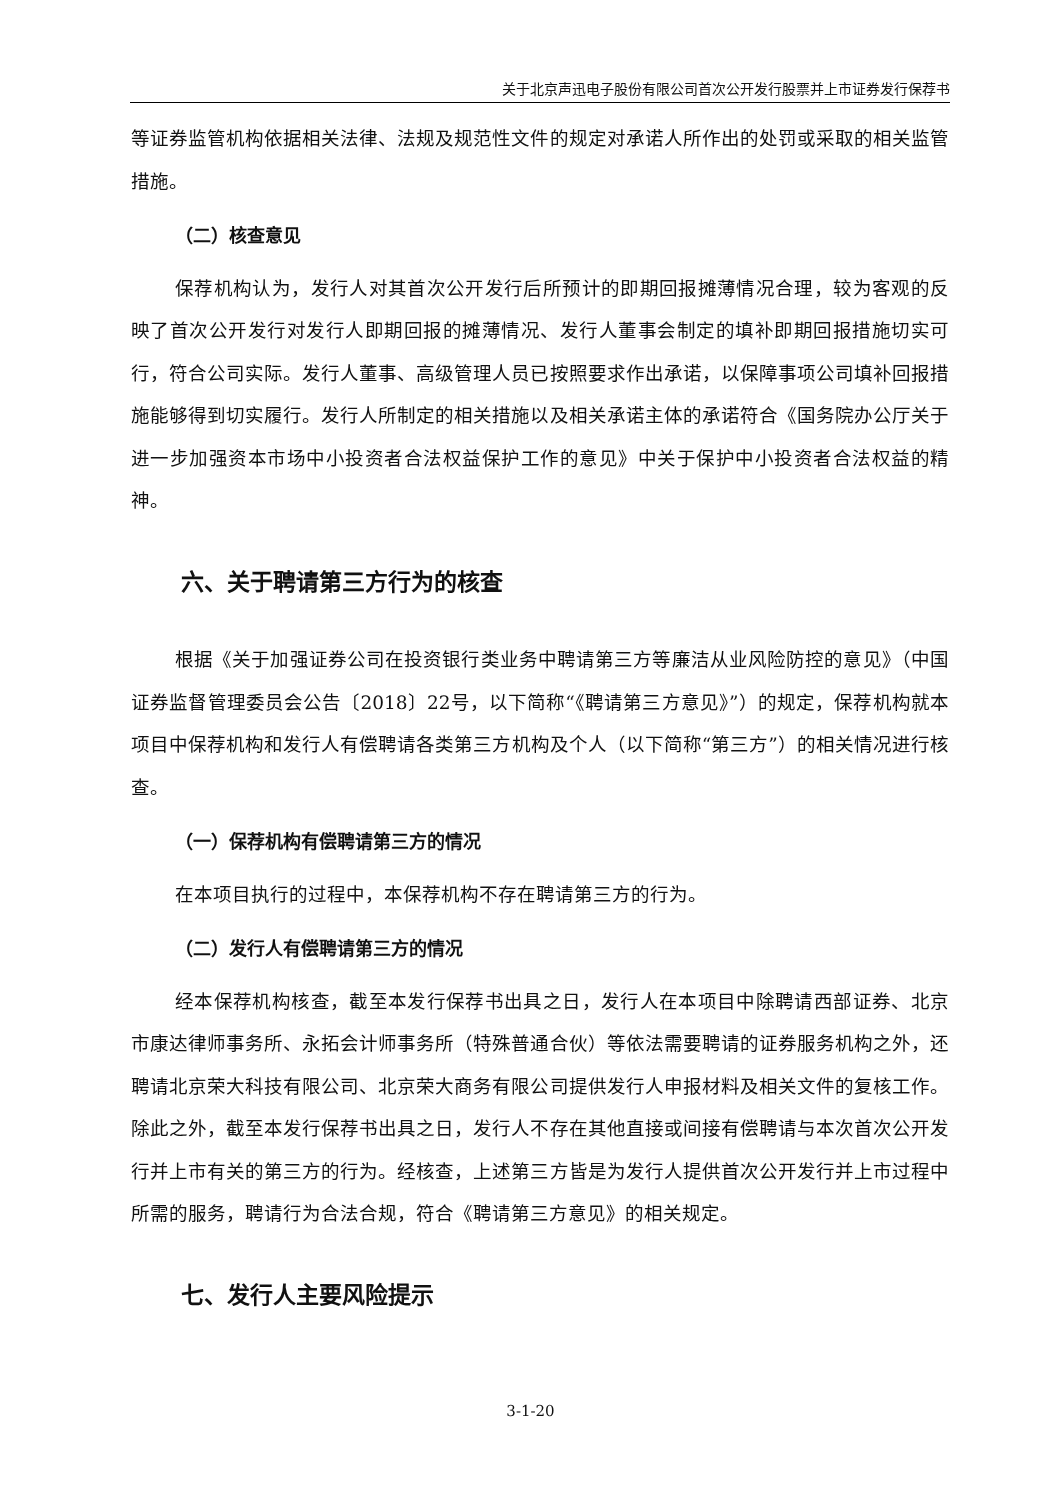关于北京声迅电子股份有限公司首次公开发行股票并上市证券发行保荐书
等证券监管机构依据相关法律、法规及规范性文件的规定对承诺人所作出的处罚或采取的相关监管措施。
（二）核查意见
保荐机构认为，发行人对其首次公开发行后所预计的即期回报摊薄情况合理，较为客观的反映了首次公开发行对发行人即期回报的摊薄情况、发行人董事会制定的填补即期回报措施切实可行，符合公司实际。发行人董事、高级管理人员已按照要求作出承诺，以保障事项公司填补回报措施能够得到切实履行。发行人所制定的相关措施以及相关承诺主体的承诺符合《国务院办公厅关于进一步加强资本市场中小投资者合法权益保护工作的意见》中关于保护中小投资者合法权益的精神。
六、关于聘请第三方行为的核查
根据《关于加强证券公司在投资银行类业务中聘请第三方等廉洁从业风险防控的意见》（中国证券监督管理委员会公告〔2018〕22号，以下简称“《聘请第三方意见》”）的规定，保荐机构就本项目中保荐机构和发行人有偿聘请各类第三方机构及个人（以下简称“第三方”）的相关情况进行核查。
（一）保荐机构有偿聘请第三方的情况
在本项目执行的过程中，本保荐机构不存在聘请第三方的行为。
（二）发行人有偿聘请第三方的情况
经本保荐机构核查，截至本发行保荐书出具之日，发行人在本项目中除聘请西部证券、北京市康达律师事务所、永拓会计师事务所（特殊普通合伙）等依法需要聘请的证券服务机构之外，还聘请北京荣大科技有限公司、北京荣大商务有限公司提供发行人申报材料及相关文件的复核工作。除此之外，截至本发行保荐书出具之日，发行人不存在其他直接或间接有偿聘请与本次首次公开发行并上市有关的第三方的行为。经核查，上述第三方皆是为发行人提供首次公开发行并上市过程中所需的服务，聘请行为合法合规，符合《聘请第三方意见》的相关规定。
七、发行人主要风险提示
3-1-20